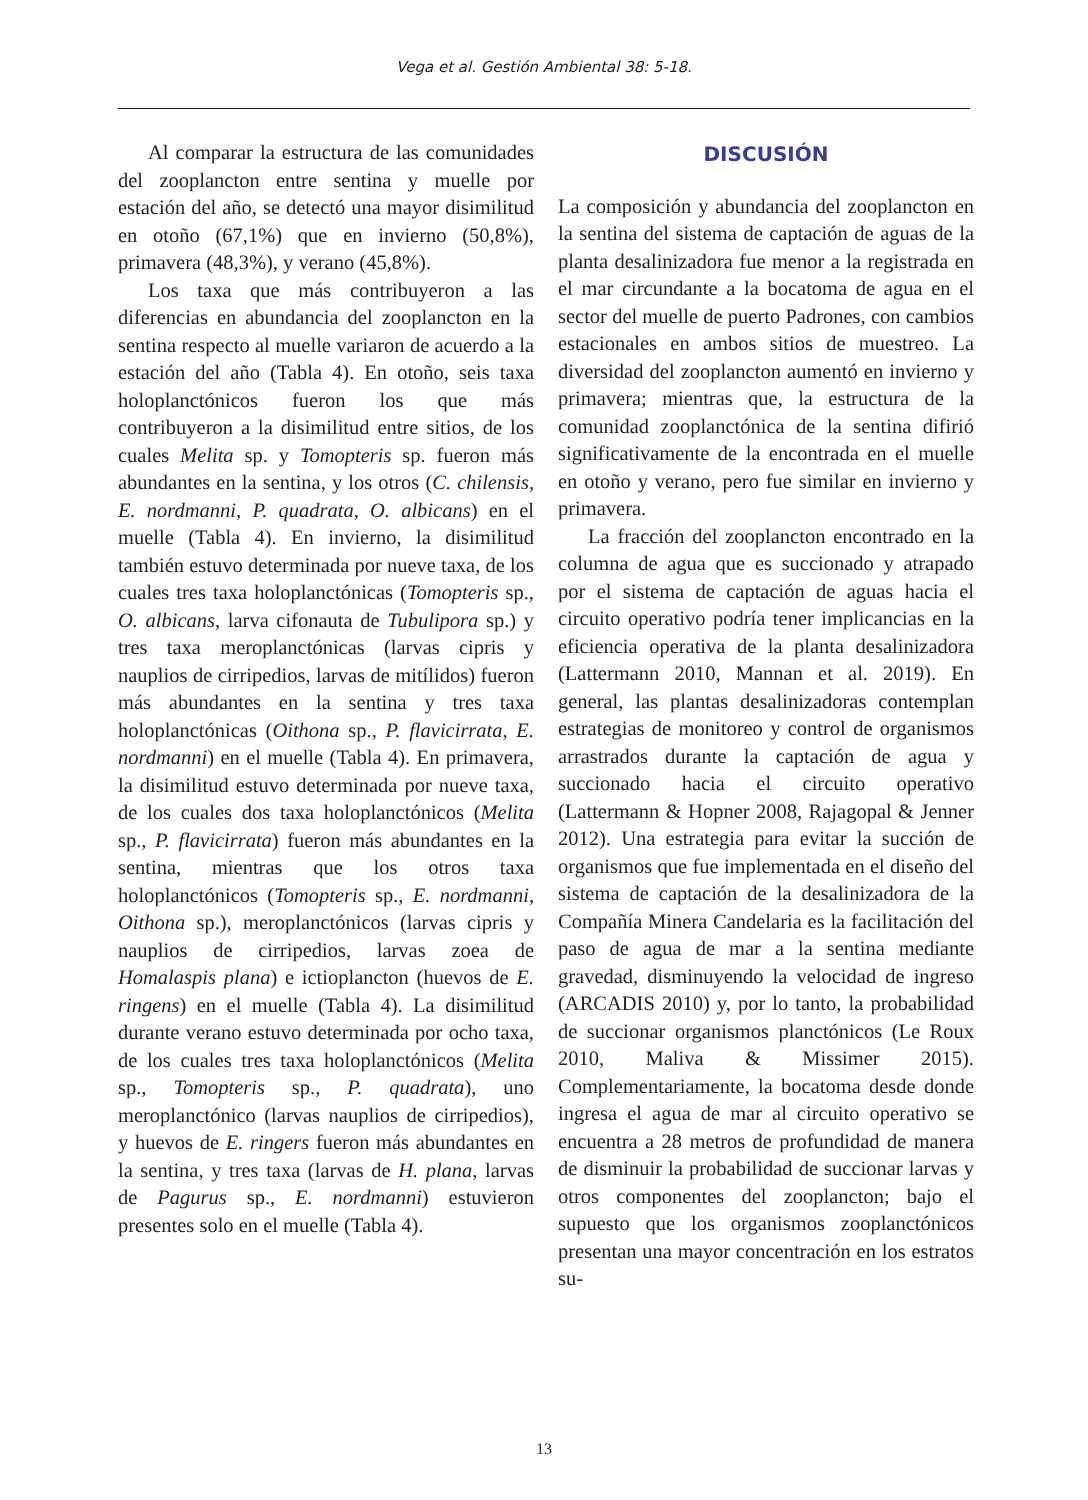Vega et al. Gestión Ambiental 38: 5-18.
Al comparar la estructura de las comunidades del zooplancton entre sentina y muelle por estación del año, se detectó una mayor disimilitud en otoño (67,1%) que en invierno (50,8%), primavera (48,3%), y verano (45,8%).
Los taxa que más contribuyeron a las diferencias en abundancia del zooplancton en la sentina respecto al muelle variaron de acuerdo a la estación del año (Tabla 4). En otoño, seis taxa holoplanctónicos fueron los que más contribuyeron a la disimilitud entre sitios, de los cuales Melita sp. y Tomopteris sp. fueron más abundantes en la sentina, y los otros (C. chilensis, E. nordmanni, P. quadrata, O. albicans) en el muelle (Tabla 4). En invierno, la disimilitud también estuvo determinada por nueve taxa, de los cuales tres taxa holoplanctónicas (Tomopteris sp., O. albicans, larva cifonauta de Tubulipora sp.) y tres taxa meroplanctónicas (larvas cipris y nauplios de cirripedios, larvas de mitílidos) fueron más abundantes en la sentina y tres taxa holoplanctónicas (Oithona sp., P. flavicirrata, E. nordmanni) en el muelle (Tabla 4). En primavera, la disimilitud estuvo determinada por nueve taxa, de los cuales dos taxa holoplanctónicos (Melita sp., P. flavicirrata) fueron más abundantes en la sentina, mientras que los otros taxa holoplanctónicos (Tomopteris sp., E. nordmanni, Oithona sp.), meroplanctónicos (larvas cipris y nauplios de cirripedios, larvas zoea de Homalaspis plana) e ictioplancton (huevos de E. ringens) en el muelle (Tabla 4). La disimilitud durante verano estuvo determinada por ocho taxa, de los cuales tres taxa holoplanctónicos (Melita sp., Tomopteris sp., P. quadrata), uno meroplanctónico (larvas nauplios de cirripedios), y huevos de E. ringers fueron más abundantes en la sentina, y tres taxa (larvas de H. plana, larvas de Pagurus sp., E. nordmanni) estuvieron presentes solo en el muelle (Tabla 4).
DISCUSIÓN
La composición y abundancia del zooplancton en la sentina del sistema de captación de aguas de la planta desalinizadora fue menor a la registrada en el mar circundante a la bocatoma de agua en el sector del muelle de puerto Padrones, con cambios estacionales en ambos sitios de muestreo. La diversidad del zooplancton aumentó en invierno y primavera; mientras que, la estructura de la comunidad zooplanctónica de la sentina difirió significativamente de la encontrada en el muelle en otoño y verano, pero fue similar en invierno y primavera.
La fracción del zooplancton encontrado en la columna de agua que es succionado y atrapado por el sistema de captación de aguas hacia el circuito operativo podría tener implicancias en la eficiencia operativa de la planta desalinizadora (Lattermann 2010, Mannan et al. 2019). En general, las plantas desalinizadoras contemplan estrategias de monitoreo y control de organismos arrastrados durante la captación de agua y succionado hacia el circuito operativo (Lattermann & Hopner 2008, Rajagopal & Jenner 2012). Una estrategia para evitar la succión de organismos que fue implementada en el diseño del sistema de captación de la desalinizadora de la Compañía Minera Candelaria es la facilitación del paso de agua de mar a la sentina mediante gravedad, disminuyendo la velocidad de ingreso (ARCADIS 2010) y, por lo tanto, la probabilidad de succionar organismos planctónicos (Le Roux 2010, Maliva & Missimer 2015). Complementariamente, la bocatoma desde donde ingresa el agua de mar al circuito operativo se encuentra a 28 metros de profundidad de manera de disminuir la probabilidad de succionar larvas y otros componentes del zooplancton; bajo el supuesto que los organismos zooplanctónicos presentan una mayor concentración en los estratos su-
13